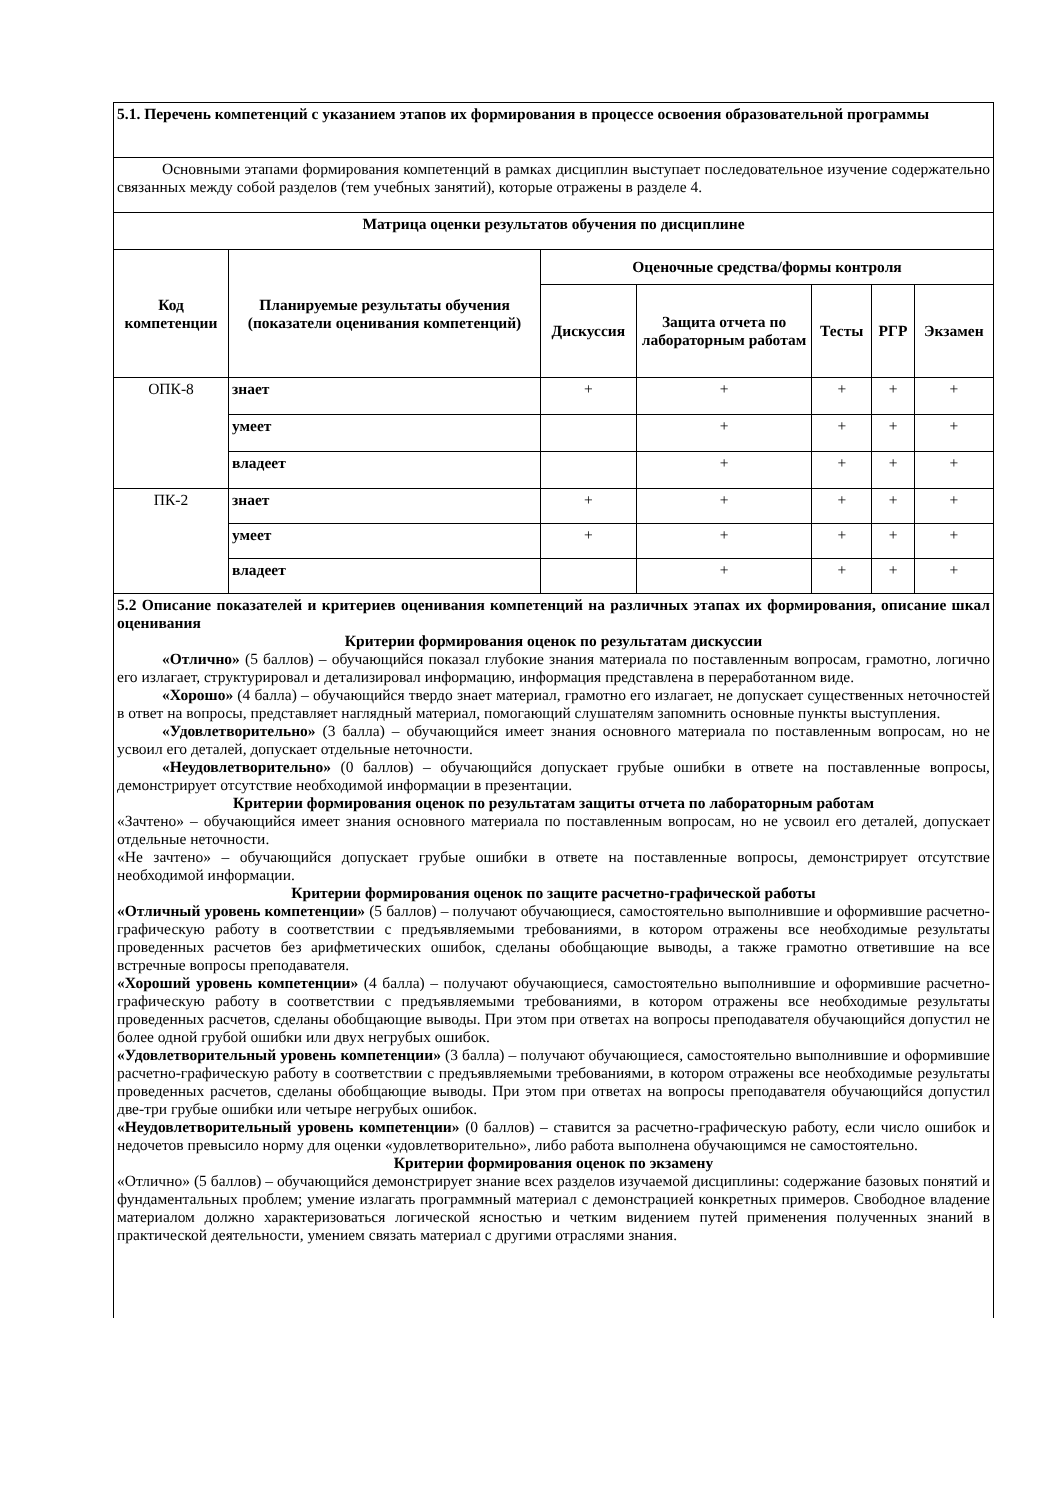| 5.1. Перечень компетенций с указанием этапов их формирования в процессе освоения образовательной программы | | | | | | |
| Основными этапами формирования компетенций в рамках дисциплин выступает последовательное изучение содержательно связанных между собой разделов (тем учебных занятий), которые отражены в разделе 4. | | | | | | |
| Матрица оценки результатов обучения по дисциплине | | | | | | |
| Код компетенции | Планируемые результаты обучения (показатели оценивания компетенций) | Оценочные средства/формы контроля | | | | |
| | | Дискуссия | Защита отчета по лабораторным работам | Тесты | РГР | Экзамен |
| ОПК-8 | знает | + | + | + | + | + |
| | умеет | | + | + | + | + |
| | владеет | | + | + | + | + |
| ПК-2 | знает | + | + | + | + | + |
| | умеет | + | + | + | + | + |
| | владеет | | + | + | + | + |
| 5.2 Описание показателей и критериев оценивания компетенций на различных этапах их формирования, описание шкал оценивания Критерии формирования оценок по результатам дискуссии «Отлично» (5 баллов) – обучающийся показал глубокие знания материала по поставленным вопросам, грамотно, логично его излагает, структурировал и детализировал информацию, информация представлена в переработанном виде. «Хорошо» (4 балла) – обучающийся твердо знает материал, грамотно его излагает, не допускает существенных неточностей в ответ на вопросы, представляет наглядный материал, помогающий слушателям запомнить основные пункты выступления. «Удовлетворительно» (3 балла) – обучающийся имеет знания основного материала по поставленным вопросам, но не усвоил его деталей, допускает отдельные неточности. «Неудовлетворительно» (0 баллов) – обучающийся допускает грубые ошибки в ответе на поставленные вопросы, демонстрирует отсутствие необходимой информации в презентации. Критерии формирования оценок по результатам защиты отчета по лабораторным работам «Зачтено» – обучающийся имеет знания основного материала по поставленным вопросам, но не усвоил его деталей, допускает отдельные неточности. «Не зачтено» – обучающийся допускает грубые ошибки в ответе на поставленные вопросы, демонстрирует отсутствие необходимой информации. Критерии формирования оценок по защите расчетно-графической работы «Отличный уровень компетенции» (5 баллов) – получают обучающиеся, самостоятельно выполнившие и оформившие расчетно-графическую работу в соответствии с предъявляемыми требованиями, в котором отражены все необходимые результаты проведенных расчетов без арифметических ошибок, сделаны обобщающие выводы, а также грамотно ответившие на все встречные вопросы преподавателя. «Хороший уровень компетенции» (4 балла) – получают обучающиеся, самостоятельно выполнившие и оформившие расчетно-графическую работу в соответствии с предъявляемыми требованиями, в котором отражены все необходимые результаты проведенных расчетов, сделаны обобщающие выводы. При этом при ответах на вопросы преподавателя обучающийся допустил не более одной грубой ошибки или двух негрубых ошибок. «Удовлетворительный уровень компетенции» (3 балла) – получают обучающиеся, самостоятельно выполнившие и оформившие расчетно-графическую работу в соответствии с предъявляемыми требованиями, в котором отражены все необходимые результаты проведенных расчетов, сделаны обобщающие выводы. При этом при ответах на вопросы преподавателя обучающийся допустил две-три грубые ошибки или четыре негрубых ошибок. «Неудовлетворительный уровень компетенции» (0 баллов) – ставится за расчетно-графическую работу, если число ошибок и недочетов превысило норму для оценки «удовлетворительно», либо работа выполнена обучающимся не самостоятельно. Критерии формирования оценок по экзамену «Отлично» (5 баллов) – обучающийся демонстрирует знание всех разделов изучаемой дисциплины: содержание базовых понятий и фундаментальных проблем; умение излагать программный материал с демонстрацией конкретных примеров. Свободное владение материалом должно характеризоваться логической ясностью и четким видением путей применения полученных знаний в практической деятельности, умением связать материал с другими отраслями знания. | | | | | | |